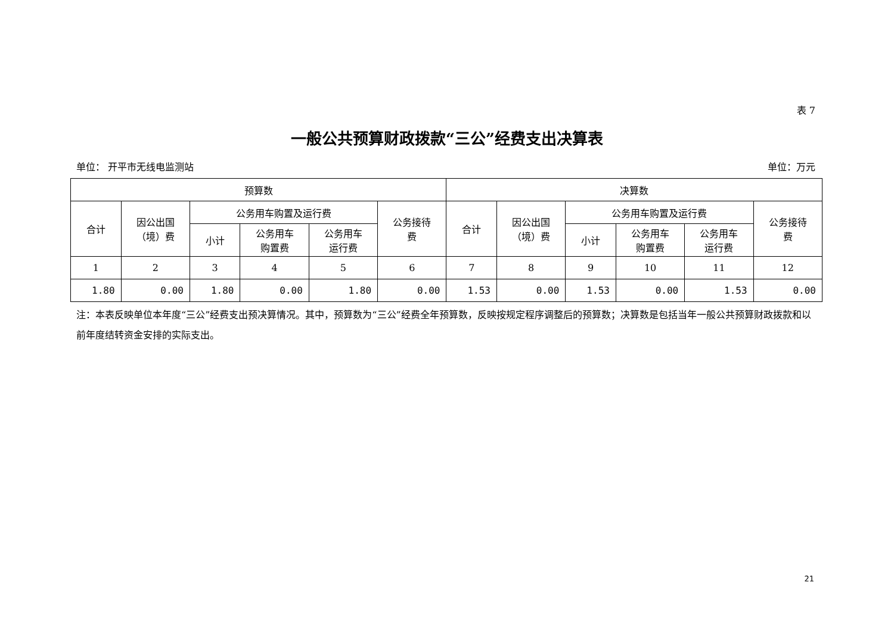表 7
一般公共预算财政拨款“三公”经费支出决算表
单位： 开平市无线电监测站 单位：万元
| 预算数 | | | | | | 决算数 | | | | | |
| --- | --- | --- | --- | --- | --- | --- | --- | --- | --- | --- | --- |
| 合计 | 因公出国 （境）费 | 公务用车购置及运行费 | | | 公务接待 费 | 合计 | 因公出国 （境）费 | 公务用车购置及运行费 | | | 公务接待 费 |
| | | 小计 | 公务用车 购置费 | 公务用车 运行费 | | | | 小计 | 公务用车 购置费 | 公务用车 运行费 | |
| 1 | 2 | 3 | 4 | 5 | 6 | 7 | 8 | 9 | 10 | 11 | 12 |
| 1.80 | 0.00 | 1.80 | 0.00 | 1.80 | 0.00 | 1.53 | 0.00 | 1.53 | 0.00 | 1.53 | 0.00 |
注：本表反映单位本年度“三公”经费支出预决算情况。其中，预算数为“三公”经费全年预算数，反映按规定程序调整后的预算数；决算数是包括当年一般公共预算财政拨款和以前年度结转资金安排的实际支出。
21